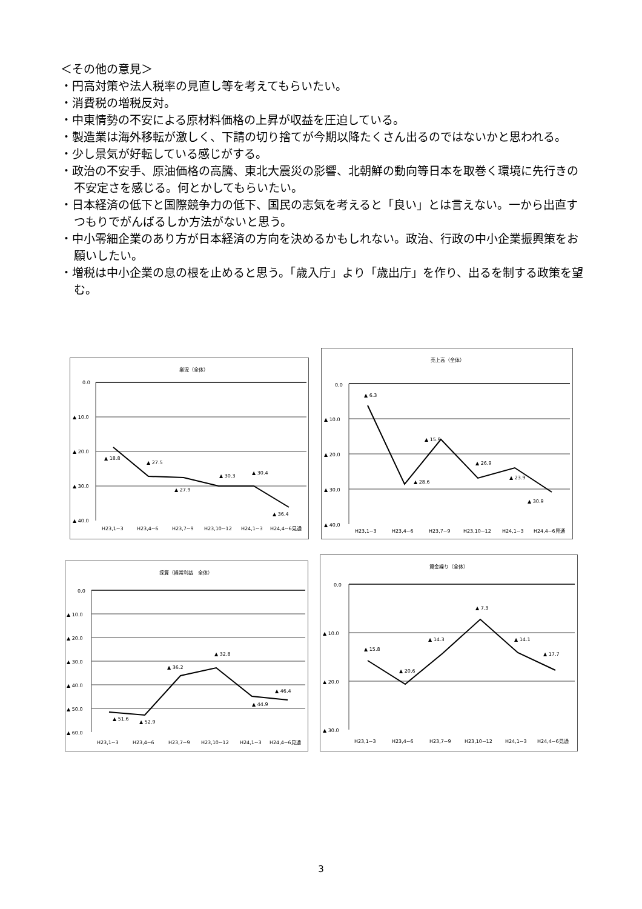＜その他の意見＞
・円高対策や法人税率の見直し等を考えてもらいたい。
・消費税の増税反対。
・中東情勢の不安による原材料価格の上昇が収益を圧迫している。
・製造業は海外移転が激しく、下請の切り捨てが今期以降たくさん出るのではないかと思われる。
・少し景気が好転している感じがする。
・政治の不安手、原油価格の高騰、東北大震災の影響、北朝鮮の動向等日本を取巻く環境に先行きの不安定さを感じる。何とかしてもらいたい。
・日本経済の低下と国際競争力の低下、国民の志気を考えると「良い」とは言えない。一から出直すつもりでがんばるしか方法がないと思う。
・中小零細企業のあり方が日本経済の方向を決めるかもしれない。政治、行政の中小企業振興策をお願いしたい。
・増税は中小企業の息の根を止めると思う。「歳入庁」より「歳出庁」を作り、出るを制する政策を望む。
業況（全体）
0.0
▲ 10.0
▲ 20.0
▲ 30.0
▲ 40.0
▲ 18.8
▲ 27.5
▲ 27.9
▲ 30.3
▲ 30.4
▲ 36.4
H23,1~3
H23,4~6
H23,7~9
H23,10~12
H24,1~3
H24,4~6見通
売上高（全体）
0.0
▲ 10.0
▲ 20.0
▲ 30.0
▲ 40.0
▲ 6.3
▲ 28.6
▲ 15.9
▲ 26.9
▲ 23.9
▲ 30.9
H23,1~3
H23,4~6
H23,7~9
H23,10~12
H24,1~3
H24,4~6見通
採算（経常利益　全体）
0.0
▲ 10.0
▲ 20.0
▲ 30.0
▲ 40.0
▲ 50.0
▲ 60.0
▲ 51.6
▲ 52.9
▲ 36.2
▲ 32.8
▲ 44.9
▲ 46.4
H23,1~3
H23,4~6
H23,7~9
H23,10~12
H24,1~3
H24,4~6見通
資金繰り（全体）
0.0
▲ 10.0
▲ 20.0
▲ 30.0
▲ 15.8
▲ 20.6
▲ 14.3
▲ 7.3
▲ 14.1
▲ 17.7
H23,1~3
H23,4~6
H23,7~9
H23,10~12
H24,1~3
H24,4~6見通
3